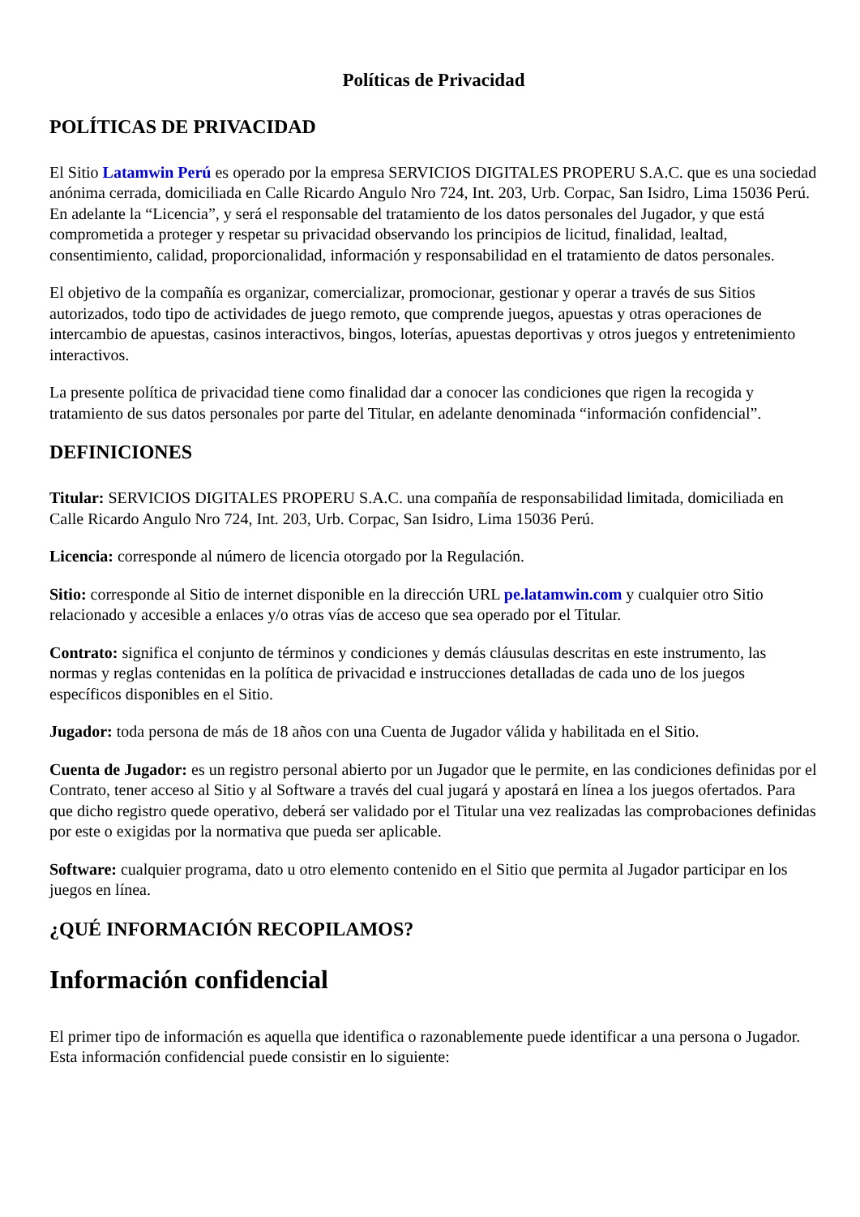Políticas de Privacidad
POLÍTICAS DE PRIVACIDAD
El Sitio Latamwin Perú es operado por la empresa SERVICIOS DIGITALES PROPERU S.A.C. que es una sociedad anónima cerrada, domiciliada en Calle Ricardo Angulo Nro 724, Int. 203, Urb. Corpac, San Isidro, Lima 15036 Perú. En adelante la “Licencia”, y será el responsable del tratamiento de los datos personales del Jugador, y que está comprometida a proteger y respetar su privacidad observando los principios de licitud, finalidad, lealtad, consentimiento, calidad, proporcionalidad, información y responsabilidad en el tratamiento de datos personales.
El objetivo de la compañía es organizar, comercializar, promocionar, gestionar y operar a través de sus Sitios autorizados, todo tipo de actividades de juego remoto, que comprende juegos, apuestas y otras operaciones de intercambio de apuestas, casinos interactivos, bingos, loterías, apuestas deportivas y otros juegos y entretenimiento interactivos.
La presente política de privacidad tiene como finalidad dar a conocer las condiciones que rigen la recogida y tratamiento de sus datos personales por parte del Titular, en adelante denominada “información confidencial”.
DEFINICIONES
Titular: SERVICIOS DIGITALES PROPERU S.A.C. una compañía de responsabilidad limitada, domiciliada en Calle Ricardo Angulo Nro 724, Int. 203, Urb. Corpac, San Isidro, Lima 15036 Perú.
Licencia: corresponde al número de licencia otorgado por la Regulación.
Sitio: corresponde al Sitio de internet disponible en la dirección URL pe.latamwin.com y cualquier otro Sitio relacionado y accesible a enlaces y/o otras vías de acceso que sea operado por el Titular.
Contrato: significa el conjunto de términos y condiciones y demás cláusulas descritas en este instrumento, las normas y reglas contenidas en la política de privacidad e instrucciones detalladas de cada uno de los juegos específicos disponibles en el Sitio.
Jugador: toda persona de más de 18 años con una Cuenta de Jugador válida y habilitada en el Sitio.
Cuenta de Jugador: es un registro personal abierto por un Jugador que le permite, en las condiciones definidas por el Contrato, tener acceso al Sitio y al Software a través del cual jugará y apostará en línea a los juegos ofertados. Para que dicho registro quede operativo, deberá ser validado por el Titular una vez realizadas las comprobaciones definidas por este o exigidas por la normativa que pueda ser aplicable.
Software: cualquier programa, dato u otro elemento contenido en el Sitio que permita al Jugador participar en los juegos en línea.
¿QUÉ INFORMACIÓN RECOPILAMOS?
Información confidencial
El primer tipo de información es aquella que identifica o razonablemente puede identificar a una persona o Jugador. Esta información confidencial puede consistir en lo siguiente: